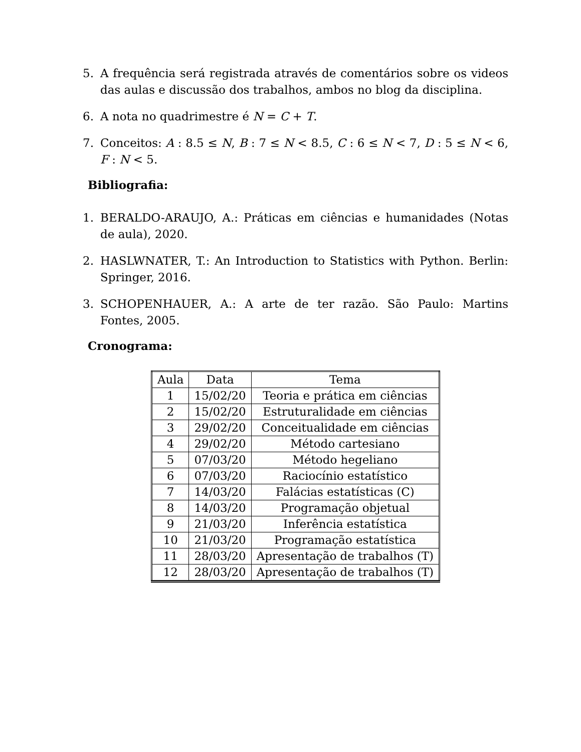5. A frequência será registrada através de comentários sobre os videos das aulas e discussão dos trabalhos, ambos no blog da disciplina.
6. A nota no quadrimestre é N = C + T.
7. Conceitos: A : 8.5 ≤ N, B : 7 ≤ N < 8.5, C : 6 ≤ N < 7, D : 5 ≤ N < 6, F : N < 5.
Bibliografia:
1. BERALDO-ARAUJO, A.: Práticas em ciências e humanidades (Notas de aula), 2020.
2. HASLWNATER, T.: An Introduction to Statistics with Python. Berlin: Springer, 2016.
3. SCHOPENHAUER, A.: A arte de ter razão. São Paulo: Martins Fontes, 2005.
Cronograma:
| Aula | Data | Tema |
| --- | --- | --- |
| 1 | 15/02/20 | Teoria e prática em ciências |
| 2 | 15/02/20 | Estruturalidade em ciências |
| 3 | 29/02/20 | Conceitualidade em ciências |
| 4 | 29/02/20 | Método cartesiano |
| 5 | 07/03/20 | Método hegeliano |
| 6 | 07/03/20 | Raciocínio estatístico |
| 7 | 14/03/20 | Falácias estatísticas (C) |
| 8 | 14/03/20 | Programação objetual |
| 9 | 21/03/20 | Inferência estatística |
| 10 | 21/03/20 | Programação estatística |
| 11 | 28/03/20 | Apresentação de trabalhos (T) |
| 12 | 28/03/20 | Apresentação de trabalhos (T) |